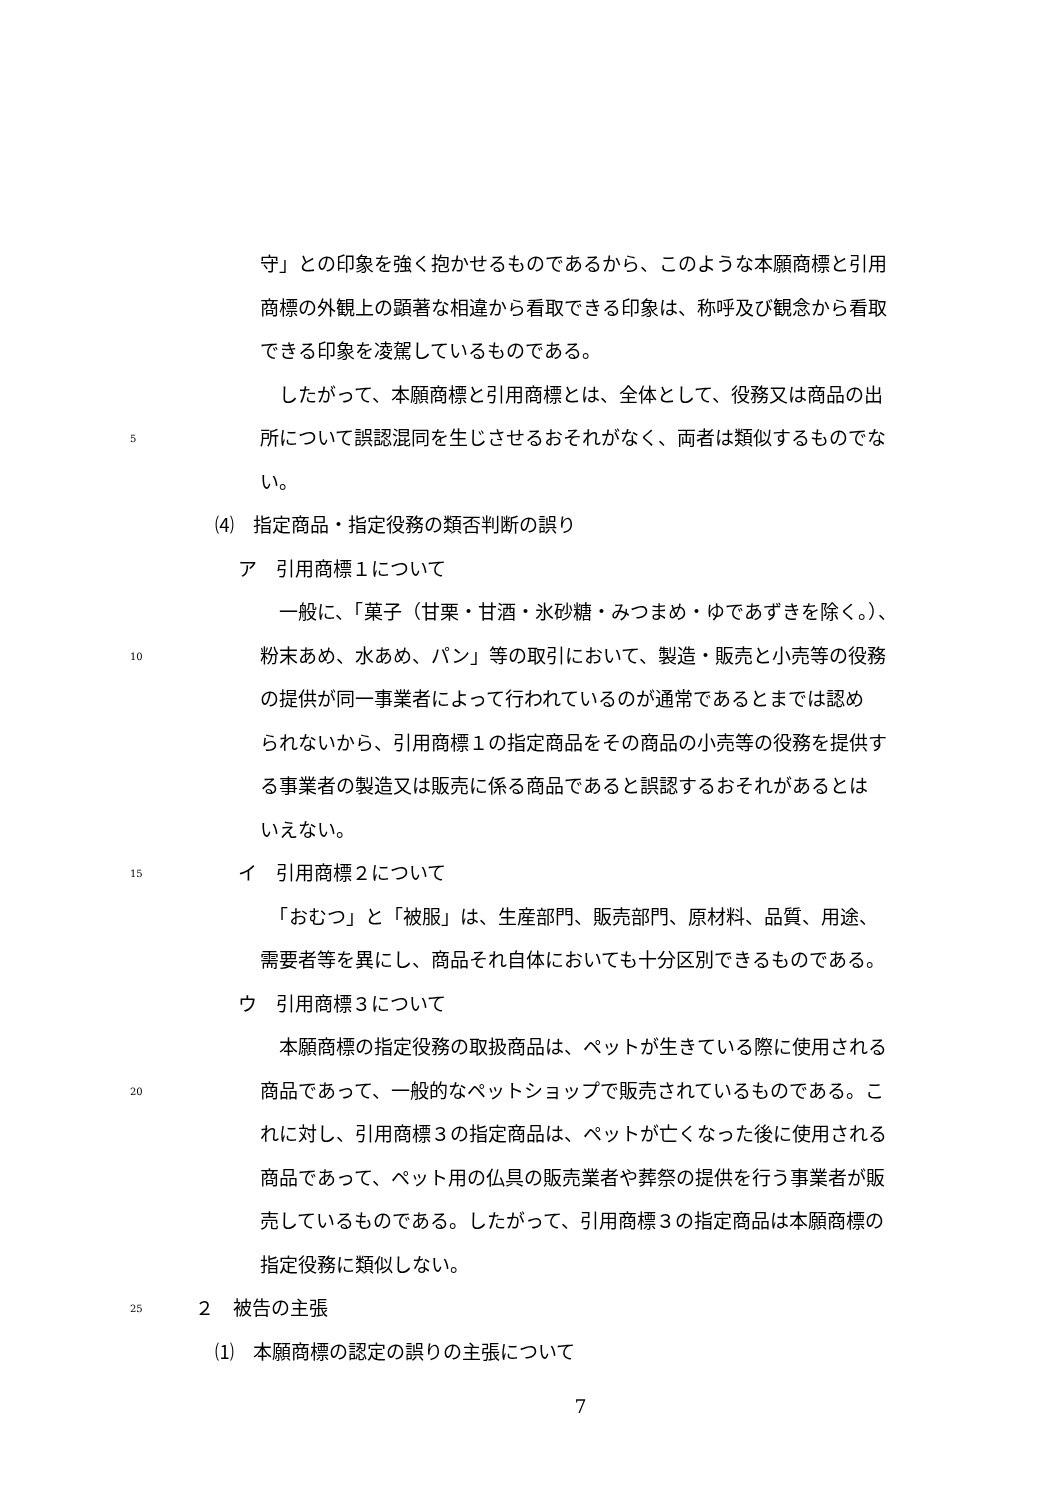守」との印象を強く抱かせるものであるから、このような本願商標と引用
商標の外観上の顕著な相違から看取できる印象は、称呼及び観念から看取
できる印象を凌駕しているものである。
　したがって、本願商標と引用商標とは、全体として、役務又は商品の出
5 所について誤認混同を生じさせるおそれがなく、両者は類似するものでな
い。
⑷　指定商品・指定役務の類否判断の誤り
ア　引用商標１について
　一般に、「菓子（甘栗・甘酒・氷砂糖・みつまめ・ゆであずきを除く。）、
10 粉末あめ、水あめ、パン」等の取引において、製造・販売と小売等の役務
の提供が同一事業者によって行われているのが通常であるとまでは認め
られないから、引用商標１の指定商品をその商品の小売等の役務を提供す
る事業者の製造又は販売に係る商品であると誤認するおそれがあるとは
いえない。
15 イ　引用商標２について
　「おむつ」と「被服」は、生産部門、販売部門、原材料、品質、用途、
需要者等を異にし、商品それ自体においても十分区別できるものである。
ウ　引用商標３について
　本願商標の指定役務の取扱商品は、ペットが生きている際に使用される
20 商品であって、一般的なペットショップで販売されているものである。こ
れに対し、引用商標３の指定商品は、ペットが亡くなった後に使用される
商品であって、ペット用の仏具の販売業者や葬祭の提供を行う事業者が販
売しているものである。したがって、引用商標３の指定商品は本願商標の
指定役務に類似しない。
25 ２　被告の主張
⑴　本願商標の認定の誤りの主張について
7